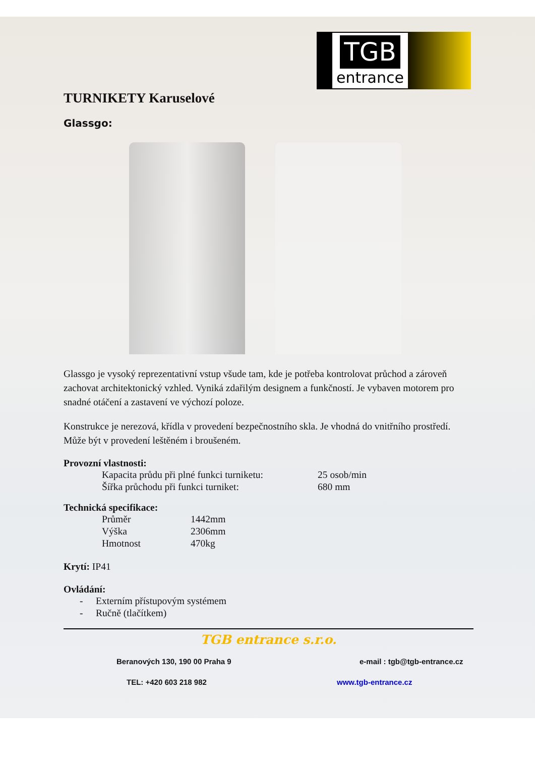TGB
entrance
TURNIKETY Karuselové
Glassgo:
Glassgo je vysoký reprezentativní vstup všude tam, kde je potřeba kontrolovat průchod a zároveň zachovat architektonický vzhled. Vyniká zdařilým designem a funkčností. Je vybaven motorem pro snadné otáčení a zastavení ve výchozí poloze.
Konstrukce je nerezová, křídla v provedení bezpečnostního skla. Je vhodná do vnitřního prostředí. Může být v provedení leštěném i broušeném.
Provozní vlastnosti:
| Kapacita průdu při plné funkci turniketu: | 25 osob/min |
| Šířka průchodu při funkci turniket: | 680 mm |
Technická specifikace:
| Průměr | 1442mm |
| Výška | 2306mm |
| Hmotnost | 470kg |
Krytí: IP41
Ovládání:
| - | Externím přístupovým systémem |
| - | Ručně (tlačítkem) |
TGB entrance s.r.o.
Beranových 130, 190 00 Praha 9 e-mail : tgb@tgb-entrance.cz
TEL: +420 603 218 982 www.tgb-entrance.cz